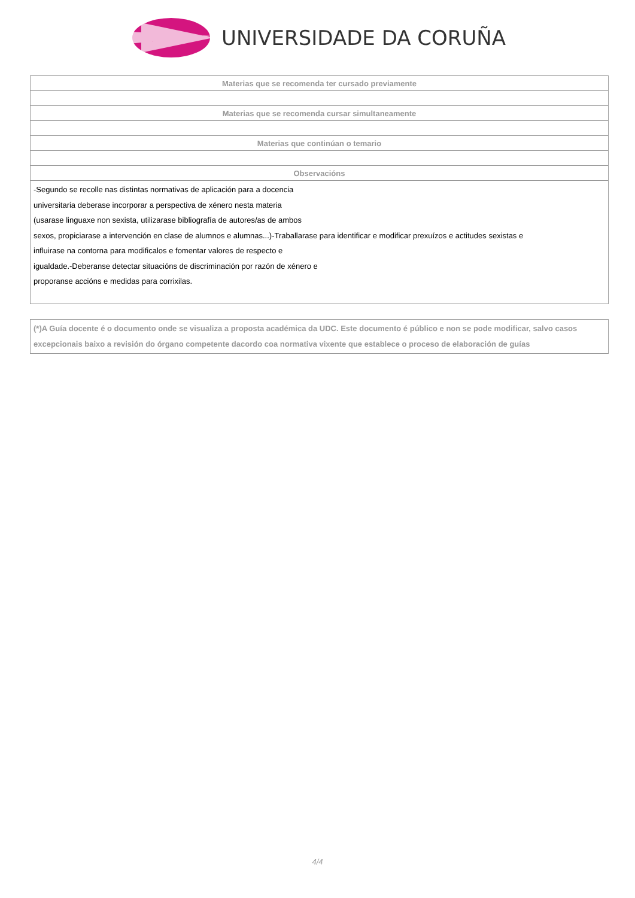UNIVERSIDADE DA CORUÑA
| Materias que se recomenda ter cursado previamente |
| --- |
| Materias que se recomenda cursar simultaneamente |
| Materias que continúan o temario |
| Observacións |
| -Segundo se recolle nas distintas normativas de aplicación para a docencia universitaria deberase incorporar a perspectiva de xénero nesta materia (usarase linguaxe non sexista, utilizarase bibliografía de autores/as de ambos sexos, propiciarase a intervención en clase de alumnos e alumnas...)-Traballarase para identificar e modificar prexuízos e actitudes sexistas e influirase na contorna para modificalos e fomentar valores de respecto e igualdade.-Deberanse detectar situacións de discriminación por razón de xénero e proporanse accións e medidas para corrixilas. |
(*)A Guía docente é o documento onde se visualiza a proposta académica da UDC. Este documento é público e non se pode modificar, salvo casos excepcionais baixo a revisión do órgano competente dacordo coa normativa vixente que establece o proceso de elaboración de guías
4/4